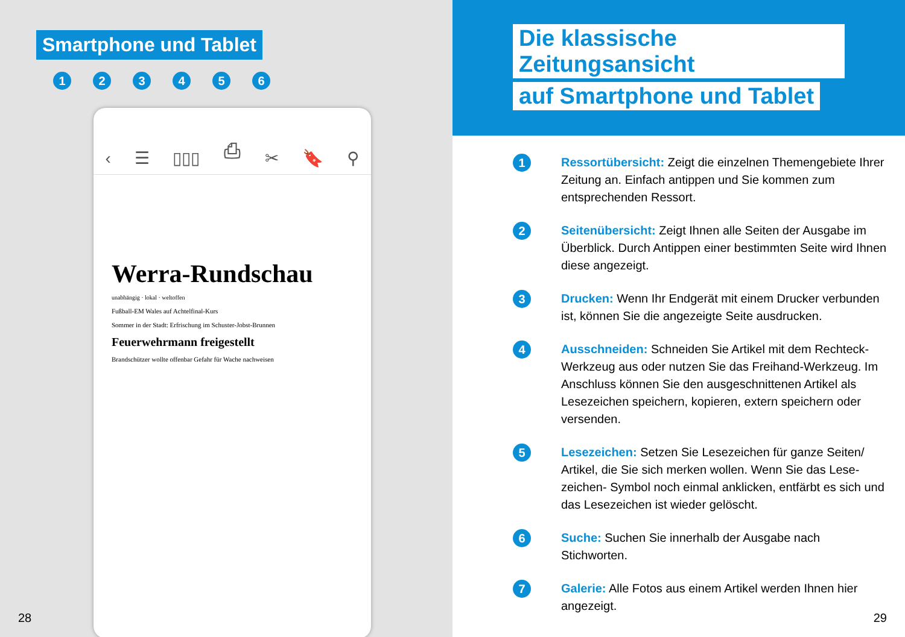Smartphone und Tablet
1 2 3 4 5 6
‹ ☰ ▯▯▯ ⎙ ✂ 🔖 ⚲
Werra-Rundschau
unabhängig · lokal · weltoffen
Fußball-EM Wales auf Achtelfinal-Kurs
Sommer in der Stadt: Erfrischung im Schuster-Jobst-Brunnen
Feuerwehrmann freigestellt
Brandschützer wollte offenbar Gefahr für Wache nachweisen
28
Die klassische Zeitungsansicht
auf Smartphone und Tablet
1
Ressortübersicht: Zeigt die einzelnen Themengebiete Ihrer Zeitung an. Einfach antippen und Sie kommen zum entsprechenden Ressort.
2
Seitenübersicht: Zeigt Ihnen alle Seiten der Ausgabe im Überblick. Durch Antippen einer bestimmten Seite wird Ihnen diese angezeigt.
3
Drucken: Wenn Ihr Endgerät mit einem Drucker verbunden ist, können Sie die angezeigte Seite ausdrucken.
4
Ausschneiden: Schneiden Sie Artikel mit dem Rechteck-Werkzeug aus oder nutzen Sie das Freihand-Werkzeug. Im Anschluss können Sie den ausgeschnittenen Artikel als Lesezeichen speichern, kopieren, extern speichern oder versenden.
5
Lesezeichen: Setzen Sie Lesezeichen für ganze Seiten/ Artikel, die Sie sich merken wollen. Wenn Sie das Lese-zeichen- Symbol noch einmal anklicken, entfärbt es sich und das Lesezeichen ist wieder gelöscht.
6
Suche: Suchen Sie innerhalb der Ausgabe nach Stichworten.
7
Galerie: Alle Fotos aus einem Artikel werden Ihnen hier angezeigt.
29